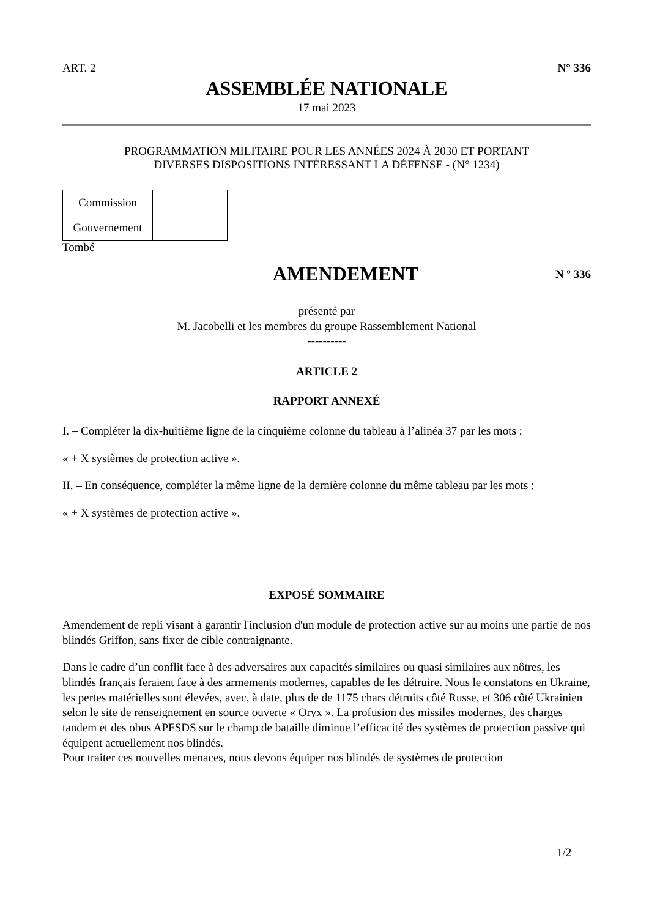ART. 2 N° 336
ASSEMBLÉE NATIONALE
17 mai 2023
PROGRAMMATION MILITAIRE POUR LES ANNÉES 2024 À 2030 ET PORTANT
DIVERSES DISPOSITIONS INTÉRESSANT LA DÉFENSE - (N° 1234)
| Commission | |
| Gouvernement | |
Tombé
AMENDEMENT
N º 336
présenté par
M. Jacobelli et les membres du groupe Rassemblement National
----------
ARTICLE 2
RAPPORT ANNEXÉ
I. – Compléter la dix-huitième ligne de la cinquième colonne du tableau à l’alinéa 37 par les mots :
« + X systèmes de protection active ».
II. – En conséquence, compléter la même ligne de la dernière colonne du même tableau par les mots :
« + X systèmes de protection active ».
EXPOSÉ SOMMAIRE
Amendement de repli visant à garantir l'inclusion d'un module de protection active sur au moins une partie de nos blindés Griffon, sans fixer de cible contraignante.
Dans le cadre d’un conflit face à des adversaires aux capacités similaires ou quasi similaires aux nôtres, les blindés français feraient face à des armements modernes, capables de les détruire. Nous le constatons en Ukraine, les pertes matérielles sont élevées, avec, à date, plus de de 1175 chars détruits côté Russe, et 306 côté Ukrainien selon le site de renseignement en source ouverte « Oryx ». La profusion des missiles modernes, des charges tandem et des obus APFSDS sur le champ de bataille diminue l’efficacité des systèmes de protection passive qui équipent actuellement nos blindés.
Pour traiter ces nouvelles menaces, nous devons équiper nos blindés de systèmes de protection
1/2